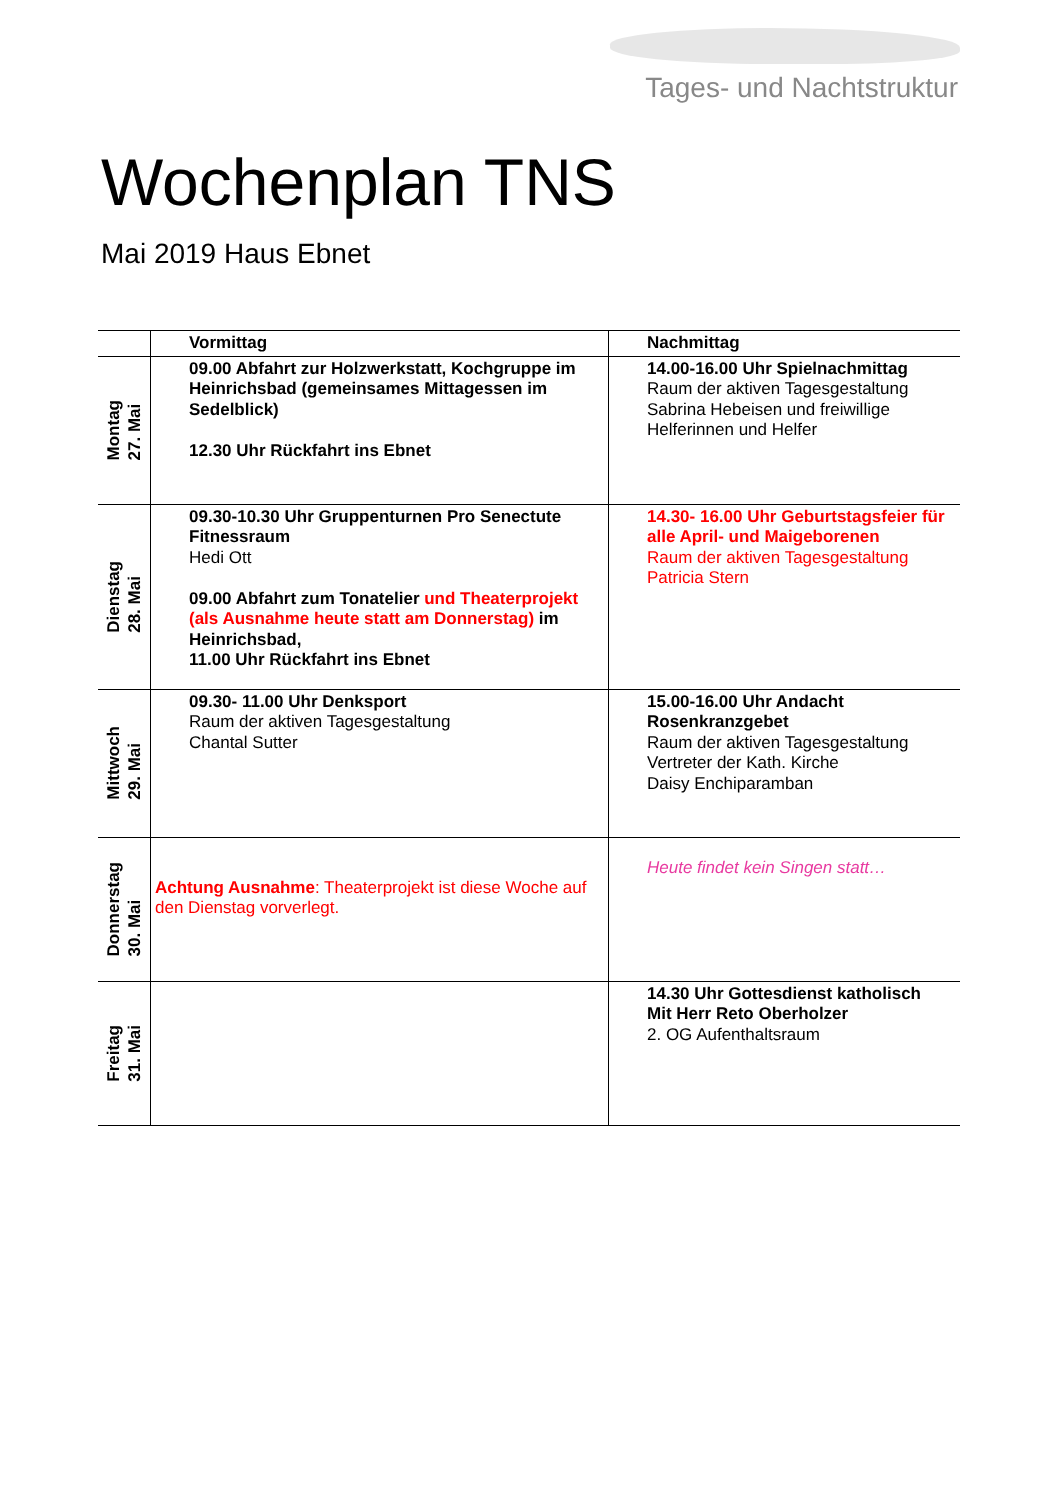Tages- und Nachtstruktur
Wochenplan TNS
Mai 2019 Haus Ebnet
| | Vormittag | Nachmittag |
| --- | --- | --- |
| Montag 27. Mai | 09.00 Abfahrt zur Holzwerkstatt, Kochgruppe im Heinrichsbad (gemeinsames Mittagessen im Sedelblick) 12.30 Uhr Rückfahrt ins Ebnet | 14.00-16.00 Uhr Spielnachmittag Raum der aktiven Tagesgestaltung Sabrina Hebeisen und freiwillige Helferinnen und Helfer |
| Dienstag 28. Mai | 09.30-10.30 Uhr Gruppenturnen Pro Senectute Fitnessraum Hedi Ott 09.00 Abfahrt zum Tonatelier und Theaterprojekt (als Ausnahme heute statt am Donnerstag) im Heinrichsbad, 11.00 Uhr Rückfahrt ins Ebnet | 14.30- 16.00 Uhr Geburtstagsfeier für alle April- und Maigeborenen Raum der aktiven Tagesgestaltung Patricia Stern |
| Mittwoch 29. Mai | 09.30- 11.00 Uhr Denksport Raum der aktiven Tagesgestaltung Chantal Sutter | 15.00-16.00 Uhr Andacht Rosenkranzgebet Raum der aktiven Tagesgestaltung Vertreter der Kath. Kirche Daisy Enchiparamban |
| Donnerstag 30. Mai | Achtung Ausnahme : Theaterprojekt ist diese Woche auf den Dienstag vorverlegt. | Heute findet kein Singen statt… |
| Freitag 31. Mai | | 14.30 Uhr Gottesdienst katholisch Mit Herr Reto Oberholzer 2. OG Aufenthaltsraum |